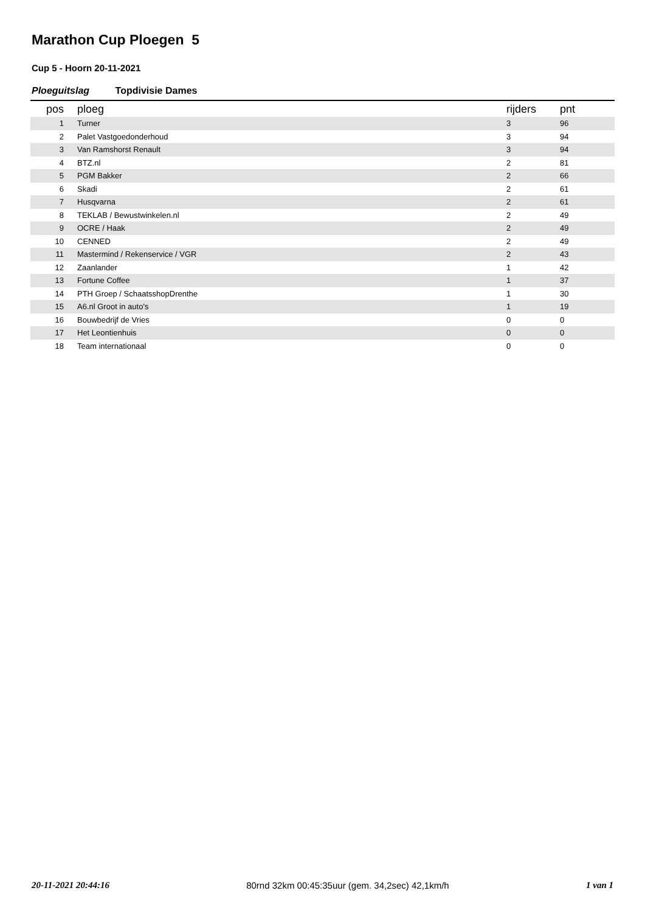Marathon Cup Ploegen 5
Cup 5 - Hoorn 20-11-2021
Ploeguitslag Topdivisie Dames
| pos | ploeg | rijders | pnt |
| --- | --- | --- | --- |
| 1 | Turner | 3 | 96 |
| 2 | Palet Vastgoedonderhoud | 3 | 94 |
| 3 | Van Ramshorst Renault | 3 | 94 |
| 4 | BTZ.nl | 2 | 81 |
| 5 | PGM Bakker | 2 | 66 |
| 6 | Skadi | 2 | 61 |
| 7 | Husqvarna | 2 | 61 |
| 8 | TEKLAB / Bewustwinkelen.nl | 2 | 49 |
| 9 | OCRE / Haak | 2 | 49 |
| 10 | CENNED | 2 | 49 |
| 11 | Mastermind / Rekenservice / VGR | 2 | 43 |
| 12 | Zaanlander | 1 | 42 |
| 13 | Fortune Coffee | 1 | 37 |
| 14 | PTH Groep / SchaatsshopDrenthe | 1 | 30 |
| 15 | A6.nl Groot in auto's | 1 | 19 |
| 16 | Bouwbedrijf de Vries | 0 | 0 |
| 17 | Het Leontienhuis | 0 | 0 |
| 18 | Team internationaal | 0 | 0 |
20-11-2021 20:44:16 80rnd 32km 00:45:35uur (gem. 34,2sec) 42,1km/h 1 van 1